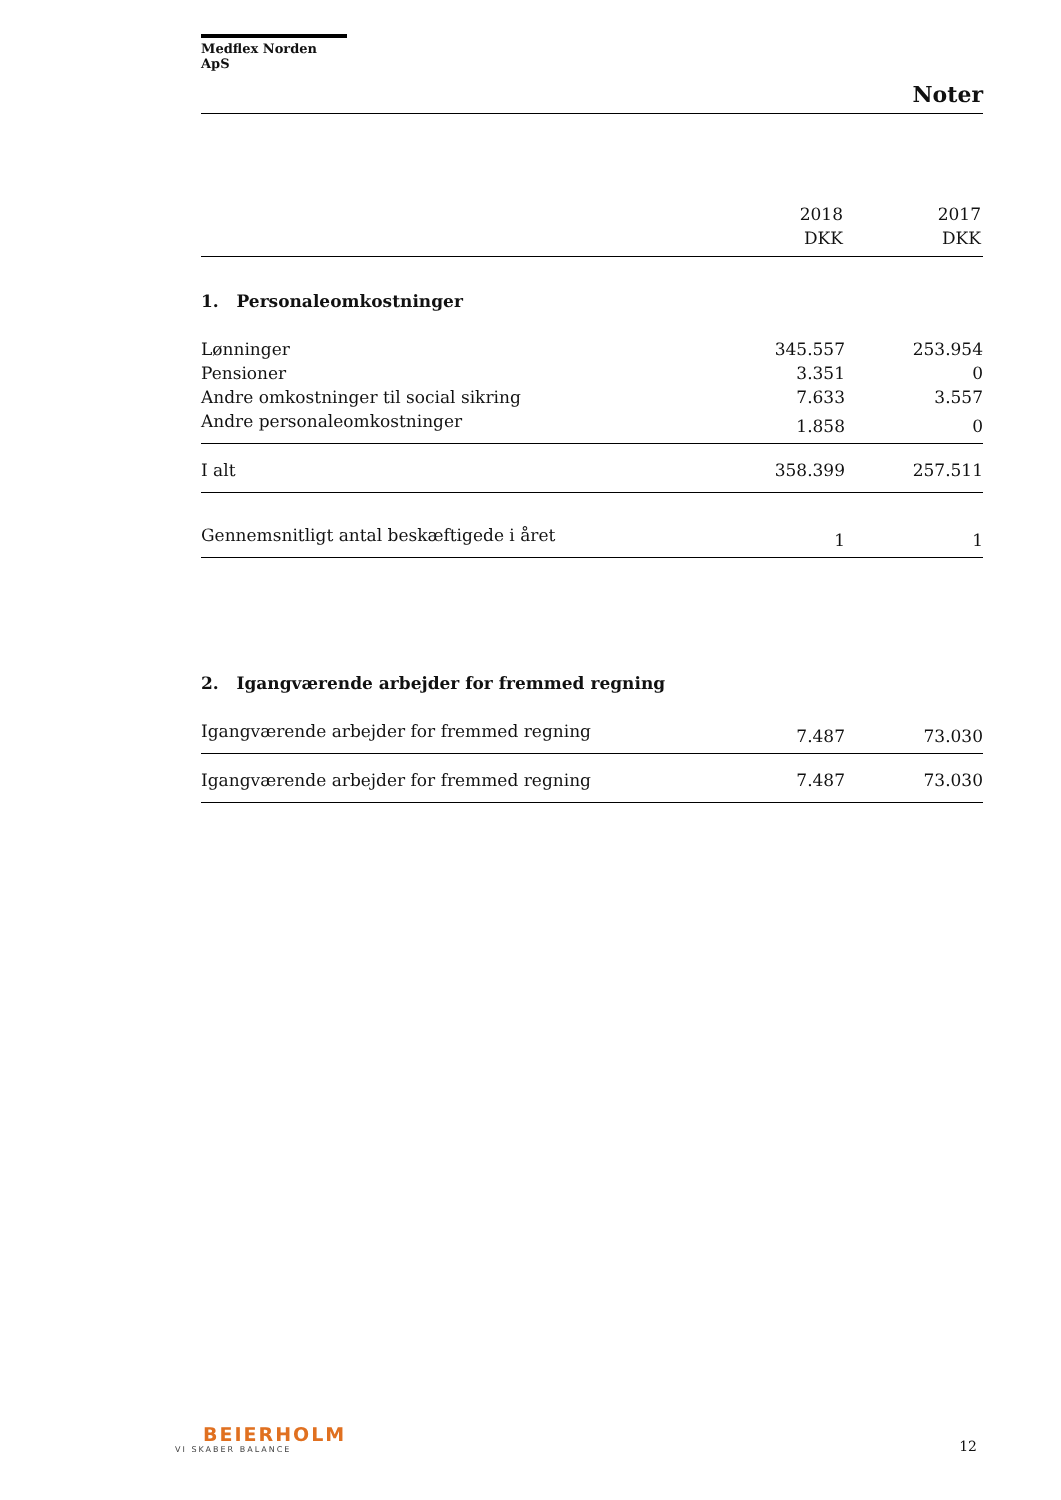Medflex Norden ApS
Noter
| | 2018 DKK | 2017 DKK |
| --- | --- | --- |
| 1. Personaleomkostninger | | |
| Lønninger | 345.557 | 253.954 |
| Pensioner | 3.351 | 0 |
| Andre omkostninger til social sikring | 7.633 | 3.557 |
| Andre personaleomkostninger | 1.858 | 0 |
| I alt | 358.399 | 257.511 |
| Gennemsnitligt antal beskæftigede i året | 1 | 1 |
| 2. Igangværende arbejder for fremmed regning | | |
| Igangværende arbejder for fremmed regning | 7.487 | 73.030 |
| Igangværende arbejder for fremmed regning | 7.487 | 73.030 |
BEIERHOLM
VI SKABER BALANCE
12